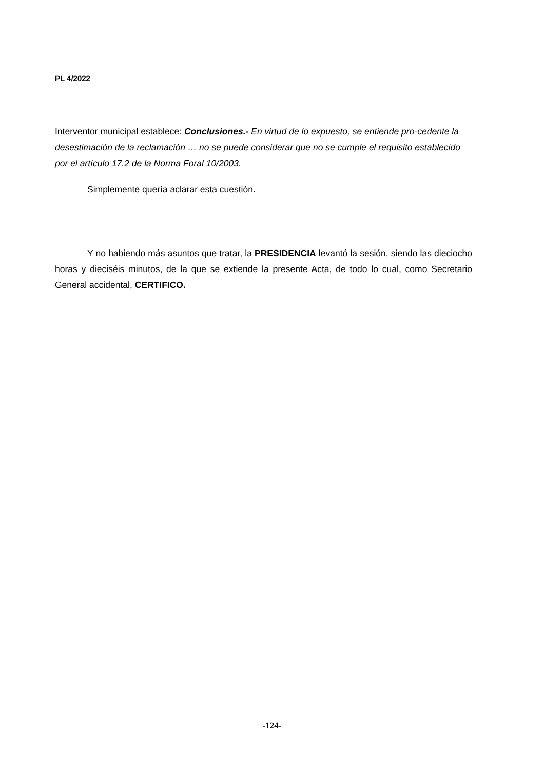PL 4/2022
Interventor municipal establece: Conclusiones.- En virtud de lo expuesto, se entiende pro-cedente la desestimación de la reclamación … no se puede considerar que no se cumple el requisito establecido por el artículo 17.2 de la Norma Foral 10/2003.
Simplemente quería aclarar esta cuestión.
Y no habiendo más asuntos que tratar, la PRESIDENCIA levantó la sesión, siendo las dieciocho horas y dieciséis minutos, de la que se extiende la presente Acta, de todo lo cual, como Secretario General accidental, CERTIFICO.
-124-